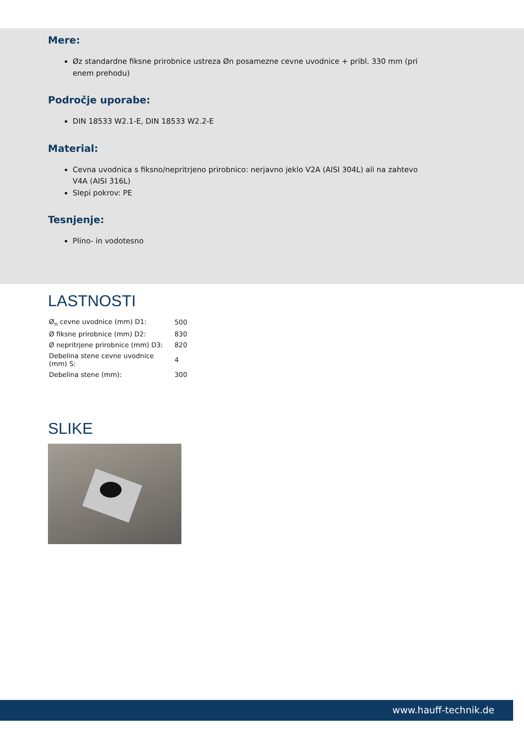Mere:
Øz standardne fiksne prirobnice ustreza Øn posamezne cevne uvodnice + pribl. 330 mm (pri enem prehodu)
Področje uporabe:
DIN 18533 W2.1-E, DIN 18533 W2.2-E
Material:
Cevna uvodnica s fiksno/nepritrjeno prirobnico: nerjavno jeklo V2A (AISI 304L) ali na zahtevo V4A (AISI 316L)
Slepi pokrov: PE
Tesnjenje:
Plino- in vodotesno
LASTNOSTI
| Ø<sub>n</sub> cevne uvodnice (mm) D1: | 500 |
| Ø fiksne prirobnice (mm) D2: | 830 |
| Ø nepritrjene prirobnice (mm) D3: | 820 |
| Debelina stene cevne uvodnice (mm) S: | 4 |
| Debelina stene (mm): | 300 |
SLIKE
www.hauff-technik.de